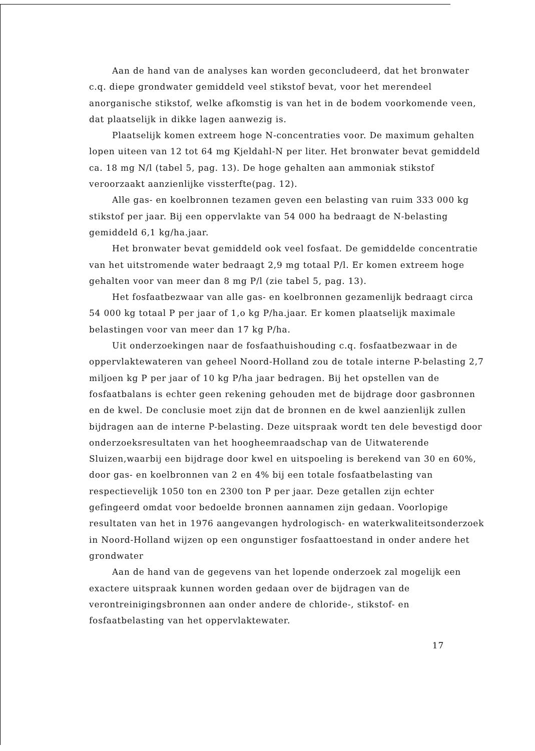Aan de hand van de analyses kan worden geconcludeerd, dat het bronwater c.q. diepe grondwater gemiddeld veel stikstof bevat, voor het merendeel anorganische stikstof, welke afkomstig is van het in de bodem voorkomende veen, dat plaatselijk in dikke lagen aanwezig is.
Plaatselijk komen extreem hoge N-concentraties voor. De maximum gehalten lopen uiteen van 12 tot 64 mg Kjeldahl-N per liter. Het bronwater bevat gemiddeld ca. 18 mg N/l (tabel 5, pag. 13). De hoge gehalten aan ammoniak stikstof veroorzaakt aanzienlijke vissterfte(pag. 12).
Alle gas- en koelbronnen tezamen geven een belasting van ruim 333 000 kg stikstof per jaar. Bij een oppervlakte van 54 000 ha bedraagt de N-belasting gemiddeld 6,1 kg/ha.jaar.
Het bronwater bevat gemiddeld ook veel fosfaat. De gemiddelde concentratie van het uitstromende water bedraagt 2,9 mg totaal P/l. Er komen extreem hoge gehalten voor van meer dan 8 mg P/l (zie tabel 5, pag. 13).
Het fosfaatbezwaar van alle gas- en koelbronnen gezamenlijk bedraagt circa 54 000 kg totaal P per jaar of 1,o kg P/ha.jaar. Er komen plaatselijk maximale belastingen voor van meer dan 17 kg P/ha.
Uit onderzoekingen naar de fosfaathuishouding c.q. fosfaatbezwaar in de oppervlaktewateren van geheel Noord-Holland zou de totale interne P-belasting 2,7 miljoen kg P per jaar of 10 kg P/ha jaar bedragen. Bij het opstellen van de fosfaatbalans is echter geen rekening gehouden met de bijdrage door gasbronnen en de kwel. De conclusie moet zijn dat de bronnen en de kwel aanzienlijk zullen bijdragen aan de interne P-belasting. Deze uitspraak wordt ten dele bevestigd door onderzoeksresultaten van het hoogheemraadschap van de Uitwaterende Sluizen,waarbij een bijdrage door kwel en uitspoeling is berekend van 30 en 60%, door gas- en koelbronnen van 2 en 4% bij een totale fosfaatbelasting van respectievelijk 1050 ton en 2300 ton P per jaar. Deze getallen zijn echter gefingeerd omdat voor bedoelde bronnen aannamen zijn gedaan. Voorlopige resultaten van het in 1976 aangevangen hydrologisch- en waterkwaliteitsonderzoek in Noord-Holland wijzen op een ongunstiger fosfaattoestand in onder andere het grondwater
Aan de hand van de gegevens van het lopende onderzoek zal mogelijk een exactere uitspraak kunnen worden gedaan over de bijdragen van de verontreinigingsbronnen aan onder andere de chloride-, stikstof- en fosfaatbelasting van het oppervlaktewater.
17